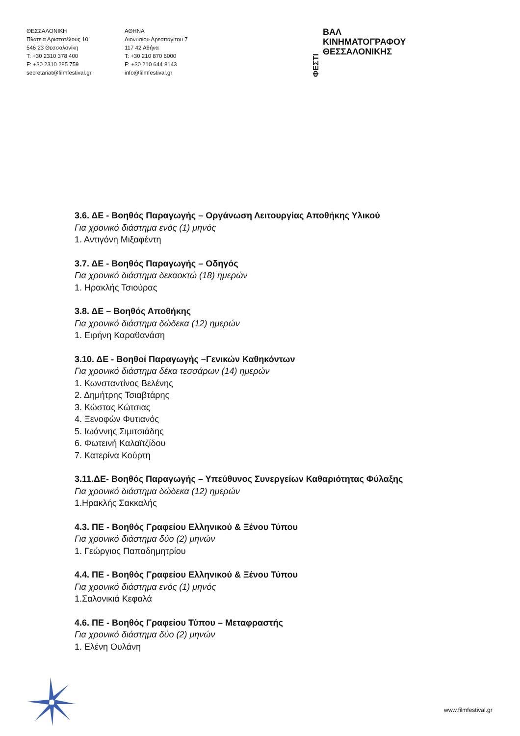ΘΕΣΣΑΛΟΝΙΚΗ
Πλατεία Αριστοτέλους 10
546 23 Θεσσαλονίκη
T: +30 2310 378 400
F: +30 2310 285 759
secretariat@filmfestival.gr
ΑΘΗΝΑ
Διονυσίου Αρεοπαγίτου 7
117 42 Αθήνα
T: +30 210 870 6000
F: +30 210 644 8143
info@filmfestival.gr
ΦΕΣΤΙ ΒΑΛ ΚΙΝΗΜΑΤΟΓΡΑΦΟΥ
ΘΕΣΣΑΛΟΝΙΚΗΣ
3.6. ΔΕ - Βοηθός Παραγωγής – Οργάνωση Λειτουργίας Αποθήκης Υλικού
Για χρονικό διάστημα ενός (1) μηνός
1. Αντιγόνη Μιξαφέντη
3.7. ΔΕ - Βοηθός Παραγωγής – Οδηγός
Για χρονικό διάστημα δεκαοκτώ (18) ημερών
1. Ηρακλής Τσιούρας
3.8. ΔΕ – Βοηθός Αποθήκης
Για χρονικό διάστημα δώδεκα (12) ημερών
1. Ειρήνη Καραθανάση
3.10. ΔΕ - Βοηθοί Παραγωγής –Γενικών Καθηκόντων
Για χρονικό διάστημα δέκα τεσσάρων (14) ημερών
1. Κωνσταντίνος Βελένης
2. Δημήτρης Τσιαβτάρης
3. Κώστας Κώτσιας
4. Ξενοφών Φυτιανός
5. Ιωάννης Σιμιτσιάδης
6. Φωτεινή Καλαϊτζίδου
7. Κατερίνα Κούρτη
3.11.ΔΕ- Βοηθός Παραγωγής – Υπεύθυνος Συνεργείων Καθαριότητας Φύλαξης
Για χρονικό διάστημα δώδεκα (12) ημερών
1.Ηρακλής Σακκαλής
4.3. ΠΕ - Βοηθός Γραφείου Ελληνικού & Ξένου Τύπου
Για χρονικό διάστημα δύο (2) μηνών
1. Γεώργιος Παπαδημητρίου
4.4. ΠΕ - Βοηθός Γραφείου Ελληνικού & Ξένου Τύπου
Για χρονικό διάστημα ενός (1) μηνός
1.Σαλονικιά Κεφαλά
4.6. ΠΕ - Βοηθός Γραφείου Τύπου – Μεταφραστής
Για χρονικό διάστημα δύο (2) μηνών
1. Ελένη Ουλάνη
www.filmfestival.gr